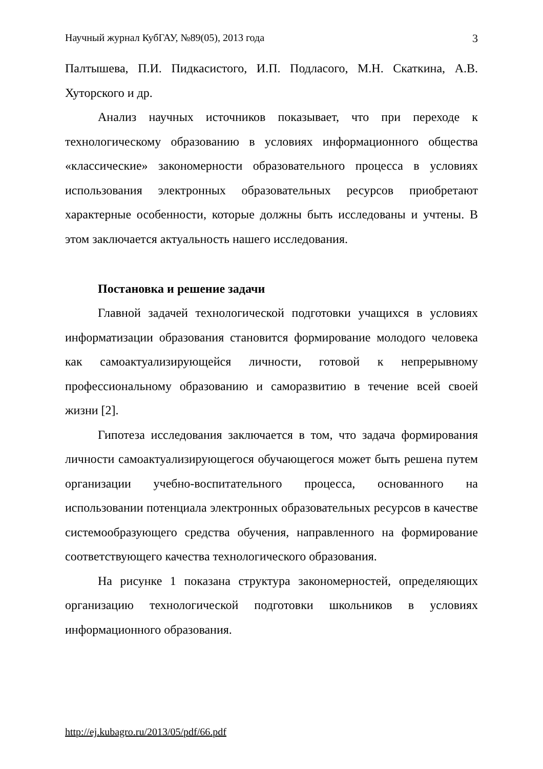Научный журнал КубГАУ, №89(05), 2013 года 3
Палтышева, П.И. Пидкасистого, И.П. Подласого, М.Н. Скаткина, А.В. Хуторского и др.
Анализ научных источников показывает, что при переходе к технологическому образованию в условиях информационного общества «классические» закономерности образовательного процесса в условиях использования электронных образовательных ресурсов приобретают характерные особенности, которые должны быть исследованы и учтены. В этом заключается актуальность нашего исследования.
Постановка и решение задачи
Главной задачей технологической подготовки учащихся в условиях информатизации образования становится формирование молодого человека как самоактуализирующейся личности, готовой к непрерывному профессиональному образованию и саморазвитию в течение всей своей жизни [2].
Гипотеза исследования заключается в том, что задача формирования личности самоактуализирующегося обучающегося может быть решена путем организации учебно-воспитательного процесса, основанного на использовании потенциала электронных образовательных ресурсов в качестве системообразующего средства обучения, направленного на формирование соответствующего качества технологического образования.
На рисунке 1 показана структура закономерностей, определяющих организацию технологической подготовки школьников в условиях информационного образования.
http://ej.kubagro.ru/2013/05/pdf/66.pdf